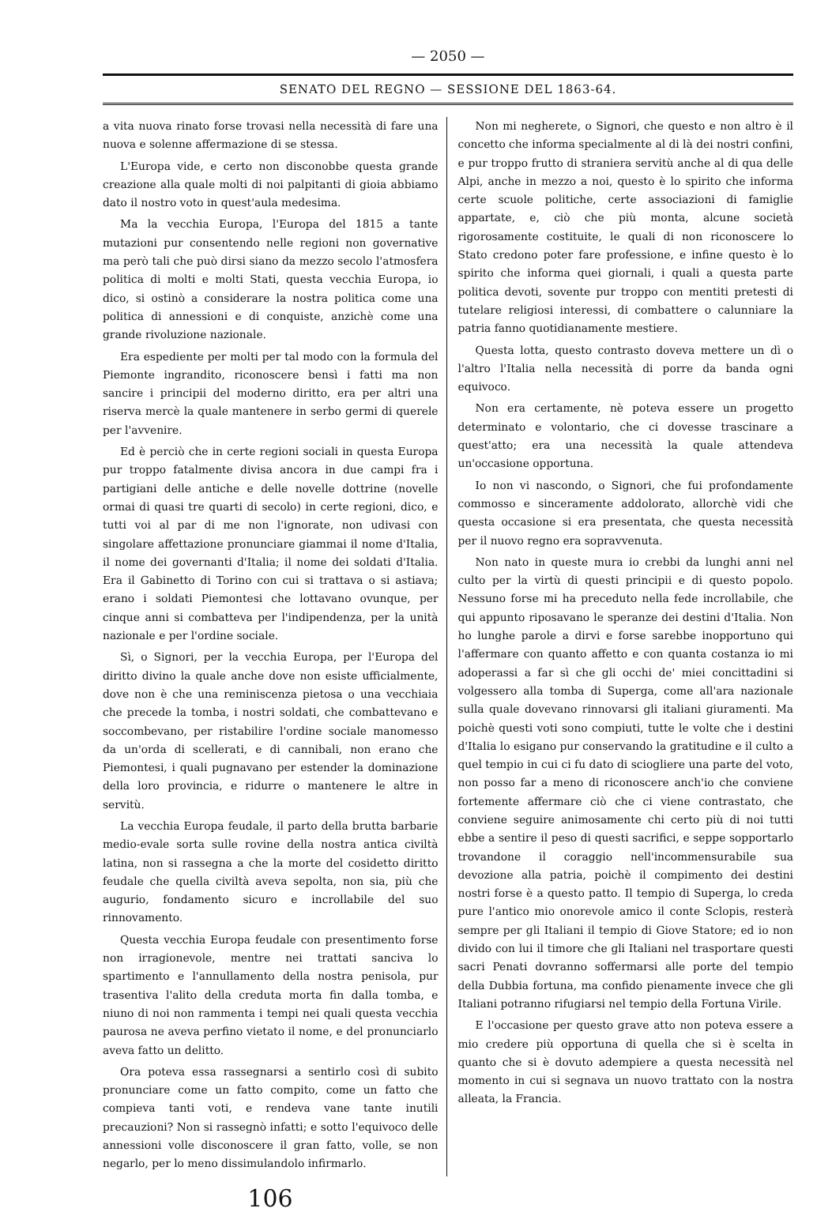— 2050 —
SENATO DEL REGNO — SESSIONE DEL 1863-64.
a vita nuova rinato forse trovasi nella necessità di fare una nuova e solenne affermazione di se stessa.
L'Europa vide, e certo non disconobbe questa grande creazione alla quale molti di noi palpitanti di gioia abbiamo dato il nostro voto in quest'aula medesima.
Ma la vecchia Europa, l'Europa del 1815 a tante mutazioni pur consentendo nelle regioni non governative ma però tali che può dirsi siano da mezzo secolo l'atmosfera politica di molti e molti Stati, questa vecchia Europa, io dico, si ostinò a considerare la nostra politica come una politica di annessioni e di conquiste, anzichè come una grande rivoluzione nazionale.
Era espediente per molti per tal modo con la formula del Piemonte ingrandito, riconoscere bensì i fatti ma non sancire i principii del moderno diritto, era per altri una riserva mercè la quale mantenere in serbo germi di querele per l'avvenire.
Ed è perciò che in certe regioni sociali in questa Europa pur troppo fatalmente divisa ancora in due campi fra i partigiani delle antiche e delle novelle dottrine (novelle ormai di quasi tre quarti di secolo) in certe regioni, dico, e tutti voi al par di me non l'ignorate, non udivasi con singolare affettazione pronunciare giammai il nome d'Italia, il nome dei governanti d'Italia; il nome dei soldati d'Italia. Era il Gabinetto di Torino con cui si trattava o si astiava; erano i soldati Piemontesi che lottavano ovunque, per cinque anni si combatteva per l'indipendenza, per la unità nazionale e per l'ordine sociale.
Sì, o Signori, per la vecchia Europa, per l'Europa del diritto divino la quale anche dove non esiste ufficialmente, dove non è che una reminiscenza pietosa o una vecchiaia che precede la tomba, i nostri soldati, che combattevano e soccombevano, per ristabilire l'ordine sociale manomesso da un'orda di scellerati, e di cannibali, non erano che Piemontesi, i quali pugnavano per estender la dominazione della loro provincia, e ridurre o mantenere le altre in servitù.
La vecchia Europa feudale, il parto della brutta barbarie medio-evale sorta sulle rovine della nostra antica civiltà latina, non si rassegna a che la morte del cosidetto diritto feudale che quella civiltà aveva sepolta, non sia, più che augurio, fondamento sicuro e incrollabile del suo rinnovamento.
Questa vecchia Europa feudale con presentimento forse non irragionevole, mentre nei trattati sanciva lo spartimento e l'annullamento della nostra penisola, pur trasentiva l'alito della creduta morta fin dalla tomba, e niuno di noi non rammenta i tempi nei quali questa vecchia paurosa ne aveva perfino vietato il nome, e del pronunciarlo aveva fatto un delitto.
Ora poteva essa rassegnarsi a sentirlo così di subito pronunciare come un fatto compito, come un fatto che compieva tanti voti, e rendeva vane tante inutili precauzioni? Non si rassegnò infatti; e sotto l'equivoco delle annessioni volle disconoscere il gran fatto, volle, se non negarlo, per lo meno dissimulandolo infirmarlo.
Non mi negherete, o Signori, che questo e non altro è il concetto che informa specialmente al di là dei nostri confini, e pur troppo frutto di straniera servitù anche al di qua delle Alpi, anche in mezzo a noi, questo è lo spirito che informa certe scuole politiche, certe associazioni di famiglie appartate, e, ciò che più monta, alcune società rigorosamente costituite, le quali di non riconoscere lo Stato credono poter fare professione, e infine questo è lo spirito che informa quei giornali, i quali a questa parte politica devoti, sovente pur troppo con mentiti pretesti di tutelare religiosi interessi, di combattere o calunniare la patria fanno quotidianamente mestiere.
Questa lotta, questo contrasto doveva mettere un dì o l'altro l'Italia nella necessità di porre da banda ogni equivoco.
Non era certamente, nè poteva essere un progetto determinato e volontario, che ci dovesse trascinare a quest'atto; era una necessità la quale attendeva un'occasione opportuna.
Io non vi nascondo, o Signori, che fui profondamente commosso e sinceramente addolorato, allorchè vidi che questa occasione si era presentata, che questa necessità per il nuovo regno era sopravvenuta.
Non nato in queste mura io crebbi da lunghi anni nel culto per la virtù di questi principii e di questo popolo. Nessuno forse mi ha preceduto nella fede incrollabile, che qui appunto riposavano le speranze dei destini d'Italia. Non ho lunghe parole a dirvi e forse sarebbe inopportuno qui l'affermare con quanto affetto e con quanta costanza io mi adoperassi a far sì che gli occhi de' miei concittadini si volgessero alla tomba di Superga, come all'ara nazionale sulla quale dovevano rinnovarsi gli italiani giuramenti. Ma poichè questi voti sono compiuti, tutte le volte che i destini d'Italia lo esigano pur conservando la gratitudine e il culto a quel tempio in cui ci fu dato di sciogliere una parte del voto, non posso far a meno di riconoscere anch'io che conviene fortemente affermare ciò che ci viene contrastato, che conviene seguire animosamente chi certo più di noi tutti ebbe a sentire il peso di questi sacrifici, e seppe sopportarlo trovandone il coraggio nell'incommensurabile sua devozione alla patria, poichè il compimento dei destini nostri forse è a questo patto. Il tempio di Superga, lo creda pure l'antico mio onorevole amico il conte Sclopis, resterà sempre per gli Italiani il tempio di Giove Statore; ed io non divido con lui il timore che gli Italiani nel trasportare questi sacri Penati dovranno soffermarsi alle porte del tempio della Dubbia fortuna, ma confido pienamente invece che gli Italiani potranno rifugiarsi nel tempio della Fortuna Virile.
E l'occasione per questo grave atto non poteva essere a mio credere più opportuna di quella che si è scelta in quanto che si è dovuto adempiere a questa necessità nel momento in cui si segnava un nuovo trattato con la nostra alleata, la Francia.
106